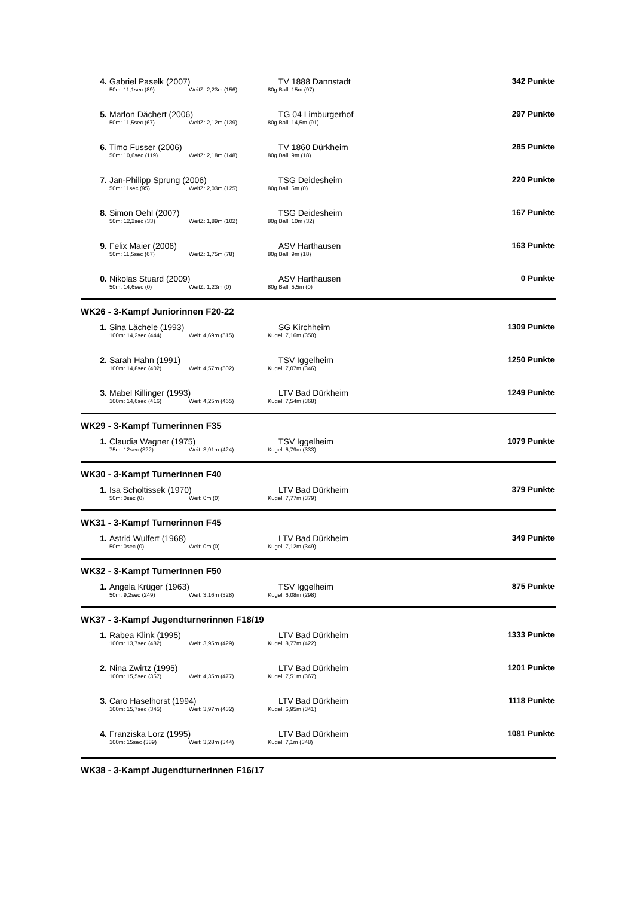| 4. | Gabriel Paselk (2007) | TV 1888 Dannstadt | 342 Punkte |
| | 50m: 11,1sec (89) WeitZ: 2,23m (156) 80g Ball: 15m (97) | | |
| 5. | Marlon Dächert (2006) | TG 04 Limburgerhof | 297 Punkte |
| | 50m: 11,5sec (67) WeitZ: 2,12m (139) 80g Ball: 14,5m (91) | | |
| 6. | Timo Fusser (2006) | TV 1860 Dürkheim | 285 Punkte |
| | 50m: 10,6sec (119) WeitZ: 2,18m (148) 80g Ball: 9m (18) | | |
| 7. | Jan-Philipp Sprung (2006) | TSG Deidesheim | 220 Punkte |
| | 50m: 11sec (95) WeitZ: 2,03m (125) 80g Ball: 5m (0) | | |
| 8. | Simon Oehl (2007) | TSG Deidesheim | 167 Punkte |
| | 50m: 12,2sec (33) WeitZ: 1,89m (102) 80g Ball: 10m (32) | | |
| 9. | Felix Maier (2006) | ASV Harthausen | 163 Punkte |
| | 50m: 11,5sec (67) WeitZ: 1,75m (78) 80g Ball: 9m (18) | | |
| 0. | Nikolas Stuard (2009) | ASV Harthausen | 0 Punkte |
| | 50m: 14,6sec (0) WeitZ: 1,23m (0) 80g Ball: 5,5m (0) | | |
WK26 - 3-Kampf Juniorinnen F20-22
| 1. | Sina Lächele (1993) | SG Kirchheim | 1309 Punkte |
| | 100m: 14,2sec (444) Weit: 4,69m (515) Kugel: 7,16m (350) | | |
| 2. | Sarah Hahn (1991) | TSV Iggelheim | 1250 Punkte |
| | 100m: 14,8sec (402) Weit: 4,57m (502) Kugel: 7,07m (346) | | |
| 3. | Mabel Killinger (1993) | LTV Bad Dürkheim | 1249 Punkte |
| | 100m: 14,6sec (416) Weit: 4,25m (465) Kugel: 7,54m (368) | | |
WK29 - 3-Kampf Turnerinnen F35
| 1. | Claudia Wagner (1975) | TSV Iggelheim | 1079 Punkte |
| | 75m: 12sec (322) Weit: 3,91m (424) Kugel: 6,79m (333) | | |
WK30 - 3-Kampf Turnerinnen F40
| 1. | Isa Scholtissek (1970) | LTV Bad Dürkheim | 379 Punkte |
| | 50m: 0sec (0) Weit: 0m (0) Kugel: 7,77m (379) | | |
WK31 - 3-Kampf Turnerinnen F45
| 1. | Astrid Wulfert (1968) | LTV Bad Dürkheim | 349 Punkte |
| | 50m: 0sec (0) Weit: 0m (0) Kugel: 7,12m (349) | | |
WK32 - 3-Kampf Turnerinnen F50
| 1. | Angela Krüger (1963) | TSV Iggelheim | 875 Punkte |
| | 50m: 9,2sec (249) Weit: 3,16m (328) Kugel: 6,08m (298) | | |
WK37 - 3-Kampf Jugendturnerinnen F18/19
| 1. | Rabea Klink (1995) | LTV Bad Dürkheim | 1333 Punkte |
| | 100m: 13,7sec (482) Weit: 3,95m (429) Kugel: 8,77m (422) | | |
| 2. | Nina Zwirtz (1995) | LTV Bad Dürkheim | 1201 Punkte |
| | 100m: 15,5sec (357) Weit: 4,35m (477) Kugel: 7,51m (367) | | |
| 3. | Caro Haselhorst (1994) | LTV Bad Dürkheim | 1118 Punkte |
| | 100m: 15,7sec (345) Weit: 3,97m (432) Kugel: 6,95m (341) | | |
| 4. | Franziska Lorz (1995) | LTV Bad Dürkheim | 1081 Punkte |
| | 100m: 15sec (389) Weit: 3,28m (344) Kugel: 7,1m (348) | | |
WK38 - 3-Kampf Jugendturnerinnen F16/17